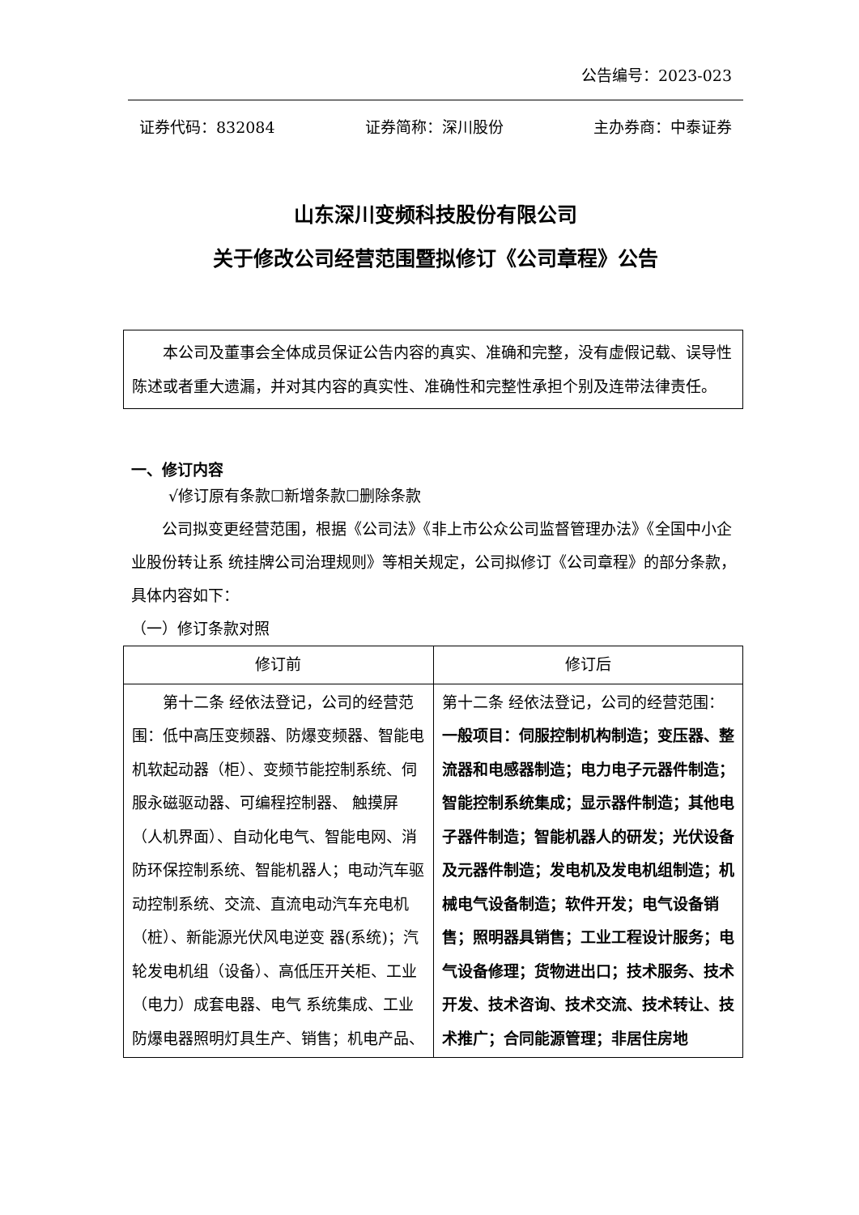公告编号：2023-023
证券代码：832084 证券简称：深川股份 主办券商：中泰证券
山东深川变频科技股份有限公司
关于修改公司经营范围暨拟修订《公司章程》公告
本公司及董事会全体成员保证公告内容的真实、准确和完整，没有虚假记载、误导性陈述或者重大遗漏，并对其内容的真实性、准确性和完整性承担个别及连带法律责任。
一、修订内容
√修订原有条款☐新增条款☐删除条款
公司拟变更经营范围，根据《公司法》《非上市公众公司监督管理办法》《全国中小企业股份转让系 统挂牌公司治理规则》等相关规定，公司拟修订《公司章程》的部分条款，具体内容如下：
（一）修订条款对照
| 修订前 | 修订后 |
| --- | --- |
| 第十二条 经依法登记，公司的经营范围：低中高压变频器、防爆变频器、智能电机软起动器（柜）、变频节能控制系统、伺服永磁驱动器、可编程控制器、 触摸屏（人机界面）、自动化电气、智能电网、消防环保控制系统、智能机器人；电动汽车驱动控制系统、交流、直流电动汽车充电机（桩）、新能源光伏风电逆变 器(系统)；汽轮发电机组（设备）、高低压开关柜、工业（电力）成套电器、电气 系统集成、工业防爆电器照明灯具生产、销售；机电产品、 | 第十二条 经依法登记，公司的经营范围： 一般项目：伺服控制机构制造；变压器、整流器和电感器制造；电力电子元器件制造；智能控制系统集成；显示器件制造；其他电子器件制造；智能机器人的研发；光伏设备及元器件制造；发电机及发电机组制造；机械电气设备制造；软件开发；电气设备销售；照明器具销售；工业工程设计服务；电气设备修理；货物进出口；技术服务、技术开发、技术咨询、技术交流、技术转让、技术推广；合同能源管理；非居住房地 |